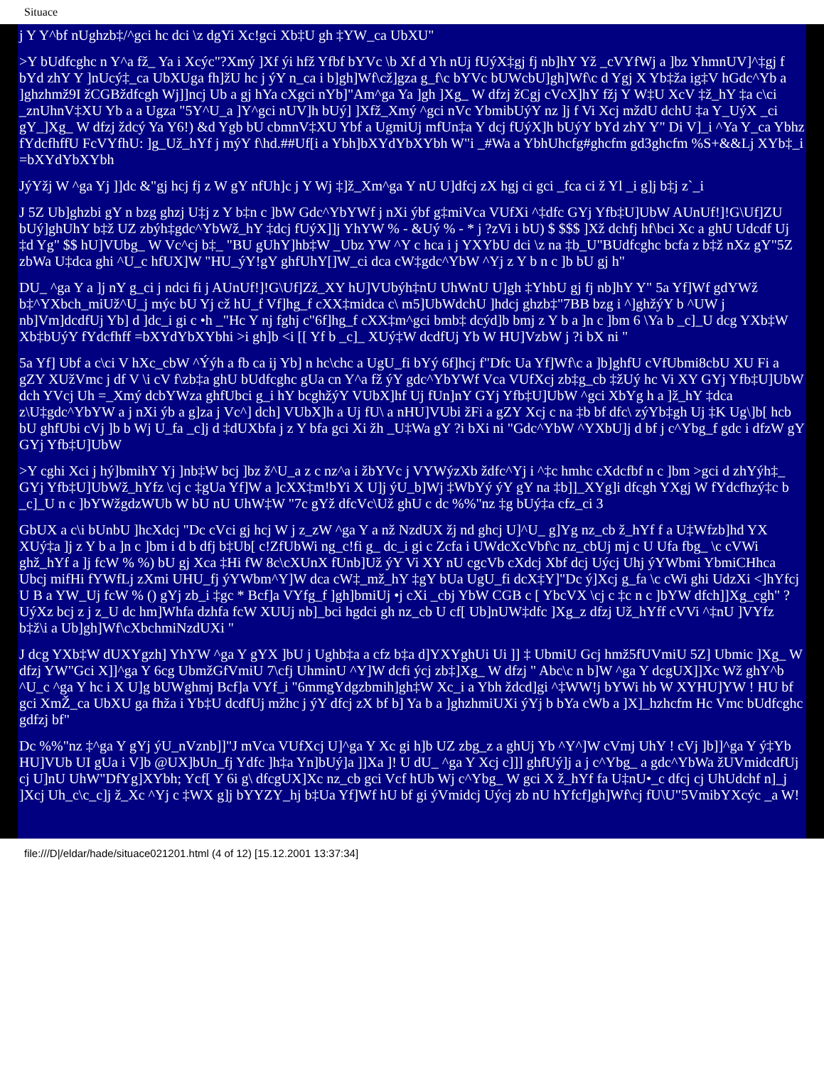Situace
j Y Y^bf nUghzb‡/^gci hc dci \z dgYi Xc!gci Xb‡U gh ‡YW_ca UbXU"
>Y bUdfcghc n Y^a fž_ Ya i Xcýc"?Xmý ]Xf ýi hfž Yfbf bYVc \b Xf d Yh nUj fUýX‡gj fj nb]hY Yž _cVYfWj a ]bz YhmnUV]^‡gj f bYd zhY Y ]nUcý‡_ca UbXUga fh]žU hc j ýY n_ca i b]gh]Wf\cž]gza g_f\c bYVc bUWcbU]gh]Wf\c d Ygj X Yb‡ža ig‡V hGdc^Yb a ]ghzhmž9I žCGBždfcgh Wj]]ncj Ub a gj hYa cXgci nYb]"Am^ga Ya ]gh ]Xg_ W dfzj žCgj cVcX]hY fžj Y W‡U XcV ‡ž_hY ‡a c\ci _znUhnV‡XU Yb a a Ugza "5Y^U_a ]Y^gci nUV]h bUý] ]Xfž_Xmý ^gci nVc YbmibUýY nz ]j f Vi Xcj mždU dchU ‡a Y_UýX _ci gY_]Xg_ W dfzj ždcý Ya Y6!) &d Ygb bU cbmnV‡XU Ybf a UgmiUj mfUn‡a Y dcj fUýX]h bUýY bYd zhY Y" Di V]_i ^Ya Y_ca Ybhz fYdcfhffU FcVYfhU: ]g_Už_hYf j mýY f\hd.##Uf[i a Ybh]bXYdYbXYbh W"i _#Wa a YbhUhcfg#ghcfm gd3ghcfm %S+&&Lj XYb‡_i =bXYdYbXYbh
JýYžj W ^ga Yj ]]dc &"gj hcj fj z W gY nfUh]c j Y Wj ‡]ž_Xm^ga Y nU U]dfcj zX hgj ci gci _fca ci ž Yl _i g]j b‡j z`_i
J 5Z Ub]ghzbi gY n bzg ghzj U‡j z Y b‡n c ]bW Gdc^YbYWf j nXi ýbf g‡miVca VUfXi ^‡dfc GYj Yfb‡U]UbW AUnUf!]!G\Uf]ZU bUý]ghUhY b‡ž UZ zbýh‡gdc^YbWž_hY ‡dcj fUýX]]j YhYW % - &Uý % - * j ?zVi i bU) $ $$$ ]Xž dchfj hf\bci Xc a ghU Udcdf Uj ‡d Yg" $$ hU]VUbg_ W Vc^cj b‡_ "BU gUhY]hb‡W _Ubz YW ^Y c hca i j YXYbU dci \z na ‡b_U"BUdfcghc bcfa z b‡ž nXz gY"5Z zbWa U‡dca ghi ^U_c hfUX]W "HU_ýY!gY ghfUhY[]W_ci dca cW‡gdc^YbW ^Yj z Y b n c ]b bU gj h"
DU_ ^ga Y a ]j nY g_ci j ndci fi j AUnUf!]!G\Uf]Zž_XY hU]VUbýh‡nU UhWnU U]gh ‡YhbU gj fj nb]hY Y" 5a Yf]Wf gdYWž b‡^YXbch_miUž^U_j mýc bU Yj cž hU_f Vf]hg_f cXX‡midca c\ m5]UbWdchU ]hdcj ghzb‡"7BB bzg i ^]ghžýY b ^UW j nb]Vm]dcdfUj Yb] d ]dc_i gi c •h _"Hc Y nj fghj c"6f]hg_f cXX‡m^gci bmb‡ dcýd]b bmj z Y b a ]n c ]bm 6 \Ya b _c]_U dcg YXb‡W Xb‡bUýY fYdcfhff =bXYdYbXYbhi >i gh]b <i [[ Yf b _c]_ XUý‡W dcdfUj Yb W HU]VzbW j ?i bX ni "
5a Yf] Ubf a c\ci V hXc_cbW ^Ýýh a fb ca ij Yb] n hc\chc a UgU_fi bYý 6f]hcj f"Dfc Ua Yf]Wf\c a ]b]ghfU cVfUbmi8cbU XU Fi a gZY XUžVmc j df V \i cV f\zb‡a ghU bUdfcghc gUa cn Y^a fž ýY gdc^YbYWf Vca VUfXcj zb‡g_cb ‡žUý hc Vi XY GYj Yfb‡U]UbW dch YVcj Uh =_Xmý dcbYWza ghfUbci g_i hY bcghžýY VUbX]hf Uj fUn]nY GYj Yfb‡U]UbW ^gci XbYg h a ]ž_hY ‡dca z\U‡gdc^YbYW a j nXi ýb a g]za j Vc^] dch] VUbX]h a Uj fU\ a nHU]VUbi žFi a gZY Xcj c na ‡b bf dfc\ zýYb‡gh Uj ‡K Ug\]b[ hcb bU ghfUbi cVj ]b b Wj U_fa _c]j d ‡dUXbfa j z Y bfa gci Xi žh _U‡Wa gY ?i bXi ni "Gdc^YbW ^YXbU]j d bf j c^Ybg_f gdc i dfzW gY GYj Yfb‡U]UbW
>Y cghi Xci j hý]bmihY Yj ]nb‡W bcj ]bz ž^U_a z c nz^a i žbYVc j VYWýzXb ždfc^Yj i ^‡c hmhc cXdcfbf n c ]bm >gci d zhYýh‡_ GYj Yfb‡U]UbWž_hYfz \cj c ‡gUa Yf]W a ]cXX‡m!bYi X U]j ýU_b]Wj ‡WbYý ýY gY na ‡b]]_XYg]i dfcgh YXgj W fYdcfhzý‡c b _c]_U n c ]bYWžgdzWUb W bU nU UhW‡W "7c gYž dfcVc\Už ghU c dc %%"nz ‡g bUý‡a cfz_ci 3
GbUX a c\i bUnbU ]hcXdcj "Dc cVci gj hcj W j z_zW ^ga Y a nž NzdUX žj nd ghcj U]^U_ g]Yg nz_cb ž_hYf f a U‡Wfzb]hd YX XUý‡a ]j z Y b a ]n c ]bm i d b dfj b‡Ub[ c!ZfUbWi ng_c!fi g_ dc_i gi c Zcfa i UWdcXcVbf\c nz_cbUj mj c U Ufa fbg_ \c cVWi ghž_hYf a ]j fcW % %) bU gj Xca ‡Hi fW 8c\cXUnX fUnb]Už ýY Vi XY nU cgcVb cXdcj Xbf dcj Uýcj Uhj ýYWbmi YbmiCHhca Ubcj mifHi fYWfLj zXmi UHU_fj ýYWbm^Y]W dca cW‡_mž_hY ‡gY bUa UgU_fi dcX‡Y]"Dc ý]Xcj g_fa \c cWi ghi UdzXi <]hYfcj U B a YW_Uj fcW % () gYj zb_i ‡gc * Bcf]a VYfg_f ]gh]bmiUj •j cXi _cbj YbW CGB c [ YbcVX \cj c ‡c n c ]bYW dfch]]Xg_cgh" ?UýXz bcj z j z_U dc hm]Whfa dzhfa fcW XUUj nb]_bci hgdci gh nz_cb U cf[ Ub]nUW‡dfc ]Xg_z dfzj Už_hYff cVVi ^‡nU ]VYfz b‡ž\i a Ub]gh]Wf\cXbchmiNzdUXi "
J dcg YXb‡W dUXYgzh] YhYW ^ga Y gYX ]bU j Ughb‡a a cfz b‡a d]YXYghUi Ui ]] ‡ UbmiU Gcj hmž5fUVmiU 5Z] Ubmic ]Xg_ W dfzj YW"Gci X]]^ga Y 6cg UbmžGfVmiU 7\cfj UhminU ^Y]W dcfi ýcj zb‡]Xg_ W dfzj " Abc\c n b]W ^ga Y dcgUX]]Xc Wž ghY^b ^U_c ^ga Y hc i X U]g bUWghmj Bcf]a VYf_i "6mmgYdgzbmih]gh‡W Xc_i a Ybh ždcd]gi ^‡WW!j bYWi hb W XYHU]YW ! HU bf gci XmŽ_ca UbXU ga fhža i Yb‡U dcdfUj mžhc j ýY dfcj zX bf b] Ya b a ]ghzhmiUXi ýYj b bYa cWb a ]X]_hzhcfm Hc Vmc bUdfcghc gdfzj bf"
Dc %%"nz ‡^ga Y gYj ýU_nVznb]]"J mVca VUfXcj U]^ga Y Xc gi h]b UZ zbg_z a ghUj Yb ^Y^]W cVmj UhY ! cVj ]b]]^ga Y ý‡Yb HU]VUb UI gUa i V]b @UX]bUn_fj Ydfc ]h‡a Yn]bUý]a ]]Xa ]! U dU_ ^ga Y Xcj c]]] ghfUý]j a j c^Ybg_ a gdc^YbWa žUVmidcdfUj cj U]nU UhW"DfYg]XYbh; Ycf[ Y 6i g\ dfcgUX]Xc nz_cb gci Vcf hUb Wj c^Ybg_ W gci X ž_hYf fa U‡nU•_c dfcj cj UhUdchf n]_j ]Xcj Uh_c\c_c]j ž_Xc ^Yj c ‡WX g]j bYYZY_hj b‡Ua Yf]Wf hU bf gi ýVmidcj Uýcj zb nU hYfcf]gh]Wf\cj fU\U"5VmibYXcýc _a W!
file:///D|/eldar/hade/situace021201.html (4 of 12) [15.12.2001 13:37:34]